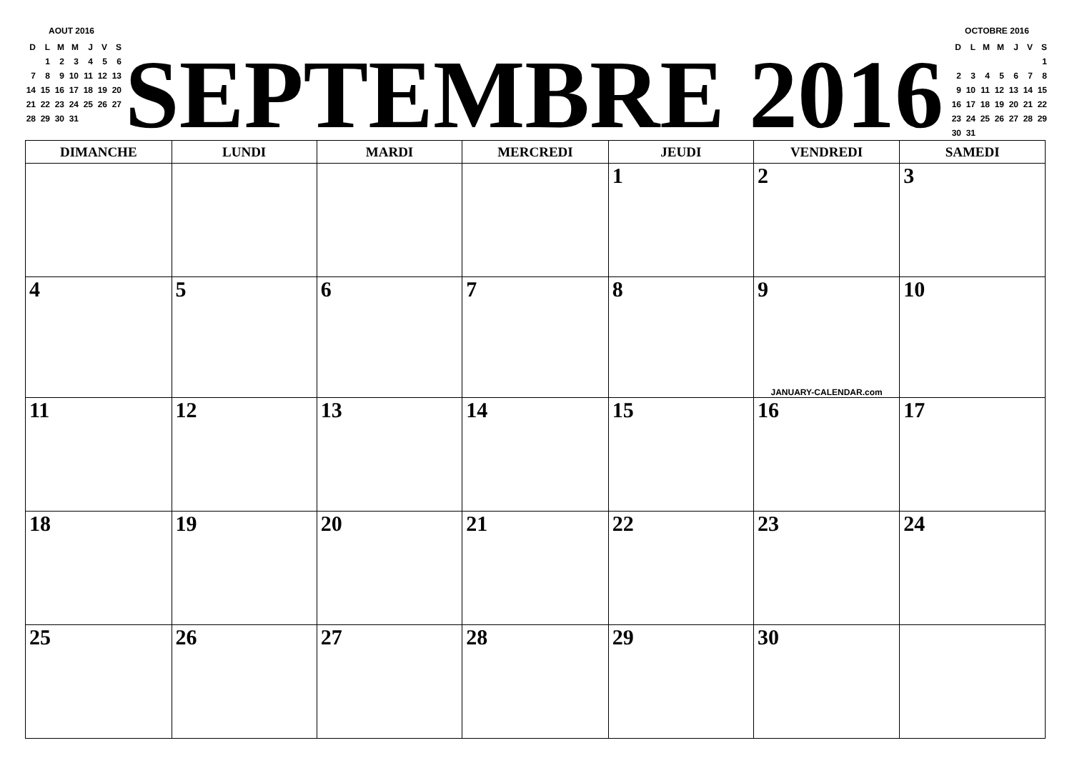AOUT 2016
| D | L | M | M | J | V | S |
| | 1 | 2 | 3 | 4 | 5 | 6 |
| 7 | 8 | 9 | 10 | 11 | 12 | 13 |
| 14 | 15 | 16 | 17 | 18 | 19 | 20 |
| 21 | 22 | 23 | 24 | 25 | 26 | 27 |
| 28 | 29 | 30 | 31 | | | |
SEPTEMBRE 2016
OCTOBRE 2016
| D | L | M | M | J | V | S |
| | | | | | | 1 |
| 2 | 3 | 4 | 5 | 6 | 7 | 8 |
| 9 | 10 | 11 | 12 | 13 | 14 | 15 |
| 16 | 17 | 18 | 19 | 20 | 21 | 22 |
| 23 | 24 | 25 | 26 | 27 | 28 | 29 |
| 30 | 31 | | | | | |
| DIMANCHE | LUNDI | MARDI | MERCREDI | JEUDI | VENDREDI | SAMEDI |
| --- | --- | --- | --- | --- | --- | --- |
| | | | | 1 | 2 | 3 |
| 4 | 5 | 6 | 7 | 8 | 9 JANUARY-CALENDAR.com | 10 |
| 11 | 12 | 13 | 14 | 15 | 16 | 17 |
| 18 | 19 | 20 | 21 | 22 | 23 | 24 |
| 25 | 26 | 27 | 28 | 29 | 30 | |